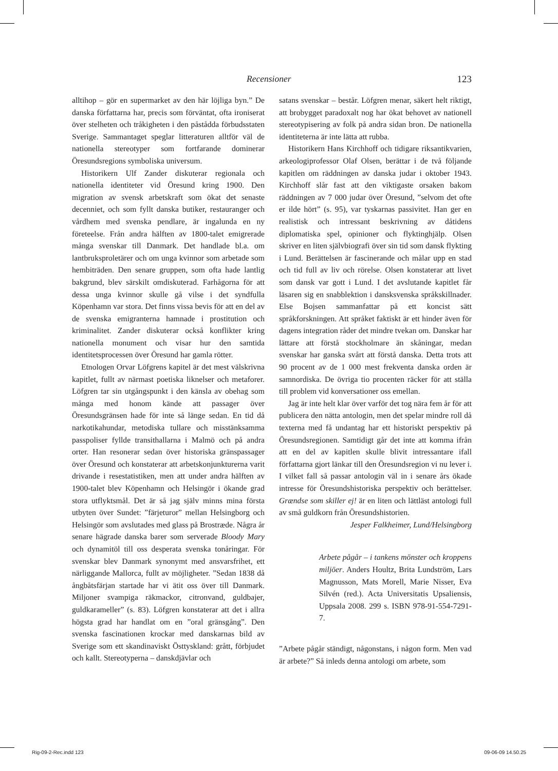Recensioner 123
alltihop – gör en supermarket av den här löjliga byn.” De danska författarna har, precis som förväntat, ofta ironiserat över stelheten och tråkigheten i den påstådda förbudsstaten Sverige. Sammantaget speglar litteraturen alltför väl de nationella stereotyper som fortfarande dominerar Öresundsregions symboliska universum.
Historikern Ulf Zander diskuterar regionala och nationella identiteter vid Öresund kring 1900. Den migration av svensk arbetskraft som ökat det senaste decenniet, och som fyllt danska butiker, restauranger och vårdhem med svenska pendlare, är ingalunda en ny företeelse. Från andra hälften av 1800-talet emigrerade många svenskar till Danmark. Det handlade bl.a. om lantbruksproletärer och om unga kvinnor som arbetade som hembiträden. Den senare gruppen, som ofta hade lantlig bakgrund, blev särskilt omdiskuterad. Farhågorna för att dessa unga kvinnor skulle gå vilse i det syndfulla Köpenhamn var stora. Det finns vissa bevis för att en del av de svenska emigranterna hamnade i prostitution och kriminalitet. Zander diskuterar också konflikter kring nationella monument och visar hur den samtida identitetsprocessen över Öresund har gamla rötter.
Etnologen Orvar Löfgrens kapitel är det mest välskrivna kapitlet, fullt av närmast poetiska liknelser och metaforer. Löfgren tar sin utgångspunkt i den känsla av obehag som många med honom kände att passager över Öresundsgränsen hade för inte så länge sedan. En tid då narkotikahundar, metodiska tullare och misstänksamma passpoliser fyllde transithallarna i Malmö och på andra orter. Han resonerar sedan över historiska gränspassager över Öresund och konstaterar att arbetskonjunkturerna varit drivande i resestatistiken, men att under andra hälften av 1900-talet blev Köpenhamn och Helsingör i ökande grad stora utflyktsmål. Det är så jag själv minns mina första utbyten över Sundet: ”färjeturor” mellan Helsingborg och Helsingör som avslutades med glass på Brostræde. Några år senare hägrade danska barer som serverade Bloody Mary och dynamitöl till oss desperata svenska tonåringar. För svenskar blev Danmark synonymt med ansvarsfrihet, ett närliggande Mallorca, fullt av möjligheter. ”Sedan 1838 då ångbåtsfärjan startade har vi ätit oss över till Danmark. Miljoner svampiga räkmackor, citronvand, guldbajer, guldkarameller” (s. 83). Löfgren konstaterar att det i allra högsta grad har handlat om en ”oral gränsgång”. Den svenska fascinationen krockar med danskarnas bild av Sverige som ett skandinaviskt Östtyskland: grått, förbjudet och kallt. Stereotyperna – danskdjävlar och
satans svenskar – består. Löfgren menar, säkert helt riktigt, att brobygget paradoxalt nog har ökat behovet av nationell stereotypisering av folk på andra sidan bron. De nationella identiteterna är inte lätta att rubba.
Historikern Hans Kirchhoff och tidigare riksantikvarien, arkeologiprofessor Olaf Olsen, berättar i de två följande kapitlen om räddningen av danska judar i oktober 1943. Kirchhoff slår fast att den viktigaste orsaken bakom räddningen av 7 000 judar över Öresund, ”selvom det ofte er ilde hört” (s. 95), var tyskarnas passivitet. Han ger en realistisk och intressant beskrivning av dåtidens diplomatiska spel, opinioner och flyktinghjälp. Olsen skriver en liten självbiografi över sin tid som dansk flykting i Lund. Berättelsen är fascinerande och målar upp en stad och tid full av liv och rörelse. Olsen konstaterar att livet som dansk var gott i Lund. I det avslutande kapitlet får läsaren sig en snabblektion i dansksvenska språkskillnader. Else Bojsen sammanfattar på ett koncist sätt språkforskningen. Att språket faktiskt är ett hinder även för dagens integration råder det mindre tvekan om. Danskar har lättare att förstå stockholmare än skåningar, medan svenskar har ganska svårt att förstå danska. Detta trots att 90 procent av de 1 000 mest frekventa danska orden är samnordiska. De övriga tio procenten räcker för att ställa till problem vid konversationer oss emellan.
Jag är inte helt klar över varför det tog nära fem år för att publicera den nätta antologin, men det spelar mindre roll då texterna med få undantag har ett historiskt perspektiv på Öresundsregionen. Samtidigt går det inte att komma ifrån att en del av kapitlen skulle blivit intressantare ifall författarna gjort länkar till den Öresundsregion vi nu lever i. I vilket fall så passar antologin väl in i senare års ökade intresse för Öresundshistoriska perspektiv och berättelser. Grændse som skiller ej! är en liten och lättläst antologi full av små guldkorn från Öresundshistorien.
Jesper Falkheimer, Lund/Helsingborg
Arbete pågår – i tankens mönster och kroppens miljöer. Anders Houltz, Brita Lundström, Lars Magnusson, Mats Morell, Marie Nisser, Eva Silvén (red.). Acta Universitatis Upsaliensis, Uppsala 2008. 299 s. ISBN 978-91-554-7291-7.
”Arbete pågår ständigt, någonstans, i någon form. Men vad är arbete?” Så inleds denna antologi om arbete, som
Rig-09-2-Rec.indd 123 09-06-09 14.50.25